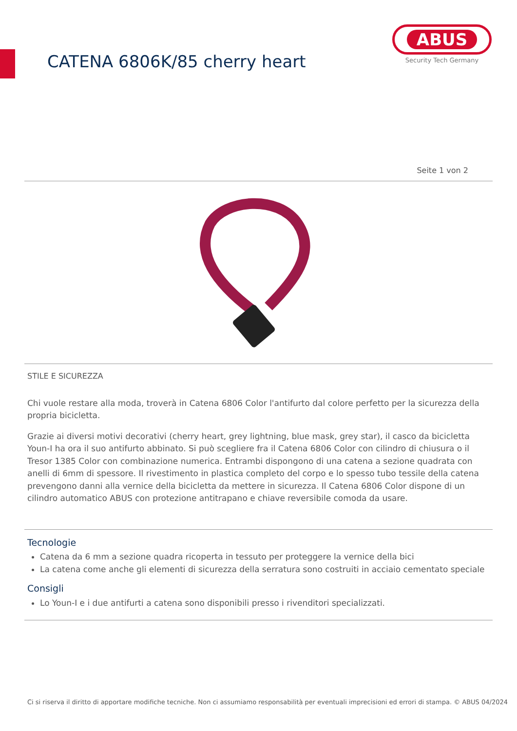CATENA 6806K/85 cherry heart
ABUS
Security Tech Germany
Seite 1 von 2
STILE E SICUREZZA
Chi vuole restare alla moda, troverà in Catena 6806 Color l'antifurto dal colore perfetto per la sicurezza della propria bicicletta.
Grazie ai diversi motivi decorativi (cherry heart, grey lightning, blue mask, grey star), il casco da bicicletta Youn-I ha ora il suo antifurto abbinato. Si può scegliere fra il Catena 6806 Color con cilindro di chiusura o il Tresor 1385 Color con combinazione numerica. Entrambi dispongono di una catena a sezione quadrata con anelli di 6mm di spessore. Il rivestimento in plastica completo del corpo e lo spesso tubo tessile della catena prevengono danni alla vernice della bicicletta da mettere in sicurezza. Il Catena 6806 Color dispone di un cilindro automatico ABUS con protezione antitrapano e chiave reversibile comoda da usare.
Tecnologie
Catena da 6 mm a sezione quadra ricoperta in tessuto per proteggere la vernice della bici
La catena come anche gli elementi di sicurezza della serratura sono costruiti in acciaio cementato speciale
Consigli
Lo Youn-I e i due antifurti a catena sono disponibili presso i rivenditori specializzati.
Ci si riserva il diritto di apportare modifiche tecniche. Non ci assumiamo responsabilità per eventuali imprecisioni ed errori di stampa. © ABUS 04/2024